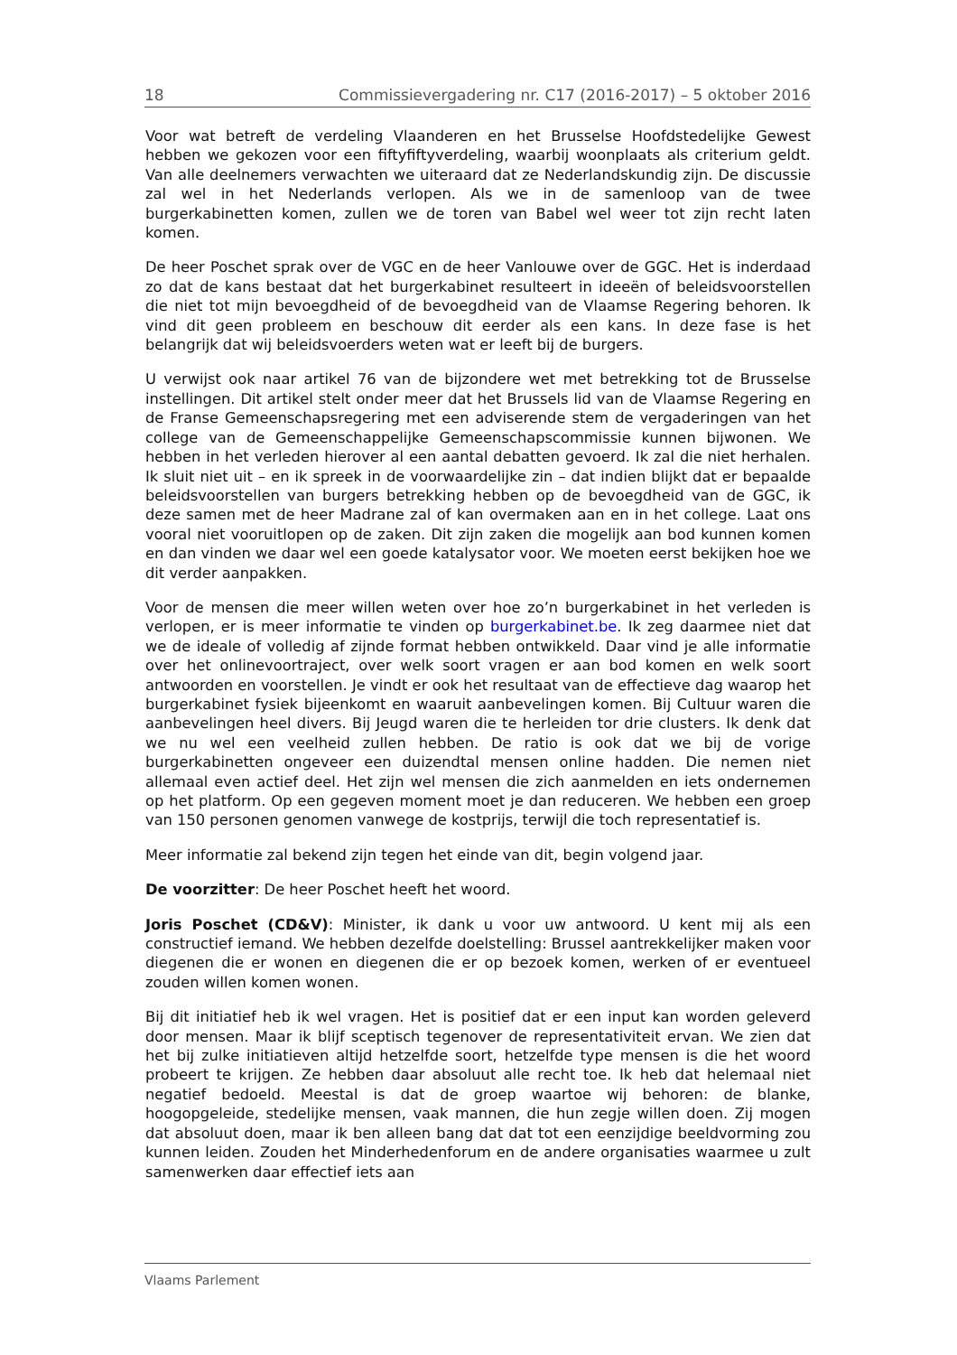18 Commissievergadering nr. C17 (2016-2017) – 5 oktober 2016
Voor wat betreft de verdeling Vlaanderen en het Brusselse Hoofdstedelijke Gewest hebben we gekozen voor een fiftyfiftyverdeling, waarbij woonplaats als criterium geldt. Van alle deelnemers verwachten we uiteraard dat ze Nederlandskundig zijn. De discussie zal wel in het Nederlands verlopen. Als we in de samenloop van de twee burgerkabinetten komen, zullen we de toren van Babel wel weer tot zijn recht laten komen.
De heer Poschet sprak over de VGC en de heer Vanlouwe over de GGC. Het is inderdaad zo dat de kans bestaat dat het burgerkabinet resulteert in ideeën of beleidsvoorstellen die niet tot mijn bevoegdheid of de bevoegdheid van de Vlaamse Regering behoren. Ik vind dit geen probleem en beschouw dit eerder als een kans. In deze fase is het belangrijk dat wij beleidsvoerders weten wat er leeft bij de burgers.
U verwijst ook naar artikel 76 van de bijzondere wet met betrekking tot de Brusselse instellingen. Dit artikel stelt onder meer dat het Brussels lid van de Vlaamse Regering en de Franse Gemeenschapsregering met een adviserende stem de vergaderingen van het college van de Gemeenschappelijke Gemeenschapscommissie kunnen bijwonen. We hebben in het verleden hierover al een aantal debatten gevoerd. Ik zal die niet herhalen. Ik sluit niet uit – en ik spreek in de voorwaardelijke zin – dat indien blijkt dat er bepaalde beleidsvoorstellen van burgers betrekking hebben op de bevoegdheid van de GGC, ik deze samen met de heer Madrane zal of kan overmaken aan en in het college. Laat ons vooral niet vooruitlopen op de zaken. Dit zijn zaken die mogelijk aan bod kunnen komen en dan vinden we daar wel een goede katalysator voor. We moeten eerst bekijken hoe we dit verder aanpakken.
Voor de mensen die meer willen weten over hoe zo’n burgerkabinet in het verleden is verlopen, er is meer informatie te vinden op burgerkabinet.be. Ik zeg daarmee niet dat we de ideale of volledig af zijnde format hebben ontwikkeld. Daar vind je alle informatie over het onlinevoortraject, over welk soort vragen er aan bod komen en welk soort antwoorden en voorstellen. Je vindt er ook het resultaat van de effectieve dag waarop het burgerkabinet fysiek bijeenkomt en waaruit aanbevelingen komen. Bij Cultuur waren die aanbevelingen heel divers. Bij Jeugd waren die te herleiden tor drie clusters. Ik denk dat we nu wel een veelheid zullen hebben. De ratio is ook dat we bij de vorige burgerkabinetten ongeveer een duizendtal mensen online hadden. Die nemen niet allemaal even actief deel. Het zijn wel mensen die zich aanmelden en iets ondernemen op het platform. Op een gegeven moment moet je dan reduceren. We hebben een groep van 150 personen genomen vanwege de kostprijs, terwijl die toch representatief is.
Meer informatie zal bekend zijn tegen het einde van dit, begin volgend jaar.
De voorzitter: De heer Poschet heeft het woord.
Joris Poschet (CD&V): Minister, ik dank u voor uw antwoord. U kent mij als een constructief iemand. We hebben dezelfde doelstelling: Brussel aantrekkelijker maken voor diegenen die er wonen en diegenen die er op bezoek komen, werken of er eventueel zouden willen komen wonen.
Bij dit initiatief heb ik wel vragen. Het is positief dat er een input kan worden geleverd door mensen. Maar ik blijf sceptisch tegenover de representativiteit ervan. We zien dat het bij zulke initiatieven altijd hetzelfde soort, hetzelfde type mensen is die het woord probeert te krijgen. Ze hebben daar absoluut alle recht toe. Ik heb dat helemaal niet negatief bedoeld. Meestal is dat de groep waartoe wij behoren: de blanke, hoogopgeleide, stedelijke mensen, vaak mannen, die hun zegje willen doen. Zij mogen dat absoluut doen, maar ik ben alleen bang dat dat tot een eenzijdige beeldvorming zou kunnen leiden. Zouden het Minderhedenforum en de andere organisaties waarmee u zult samenwerken daar effectief iets aan
Vlaams Parlement